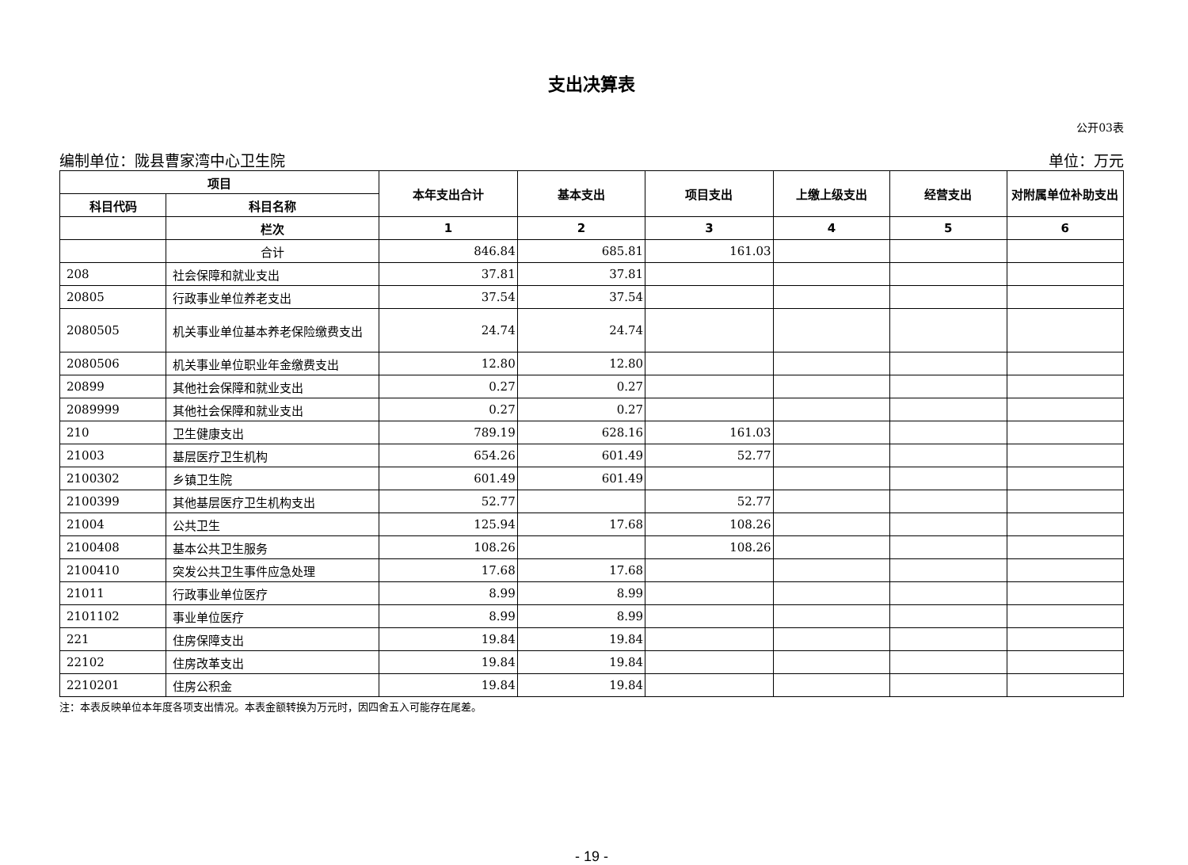支出决算表
公开03表
编制单位：陇县曹家湾中心卫生院 单位：万元
| 项目 | | 本年支出合计 | 基本支出 | 项目支出 | 上缴上级支出 | 经营支出 | 对附属单位补助支出 |
| --- | --- | --- | --- | --- | --- | --- | --- |
| 科目代码 | 科目名称 | | | | | | |
| | 栏次 | 1 | 2 | 3 | 4 | 5 | 6 |
| | 合计 | 846.84 | 685.81 | 161.03 | | | |
| 208 | 社会保障和就业支出 | 37.81 | 37.81 | | | | |
| 20805 | 行政事业单位养老支出 | 37.54 | 37.54 | | | | |
| 2080505 | 机关事业单位基本养老保险缴费支出 | 24.74 | 24.74 | | | | |
| 2080506 | 机关事业单位职业年金缴费支出 | 12.80 | 12.80 | | | | |
| 20899 | 其他社会保障和就业支出 | 0.27 | 0.27 | | | | |
| 2089999 | 其他社会保障和就业支出 | 0.27 | 0.27 | | | | |
| 210 | 卫生健康支出 | 789.19 | 628.16 | 161.03 | | | |
| 21003 | 基层医疗卫生机构 | 654.26 | 601.49 | 52.77 | | | |
| 2100302 | 乡镇卫生院 | 601.49 | 601.49 | | | | |
| 2100399 | 其他基层医疗卫生机构支出 | 52.77 | | 52.77 | | | |
| 21004 | 公共卫生 | 125.94 | 17.68 | 108.26 | | | |
| 2100408 | 基本公共卫生服务 | 108.26 | | 108.26 | | | |
| 2100410 | 突发公共卫生事件应急处理 | 17.68 | 17.68 | | | | |
| 21011 | 行政事业单位医疗 | 8.99 | 8.99 | | | | |
| 2101102 | 事业单位医疗 | 8.99 | 8.99 | | | | |
| 221 | 住房保障支出 | 19.84 | 19.84 | | | | |
| 22102 | 住房改革支出 | 19.84 | 19.84 | | | | |
| 2210201 | 住房公积金 | 19.84 | 19.84 | | | | |
注：本表反映单位本年度各项支出情况。本表金额转换为万元时，因四舍五入可能存在尾差。
- 19 -